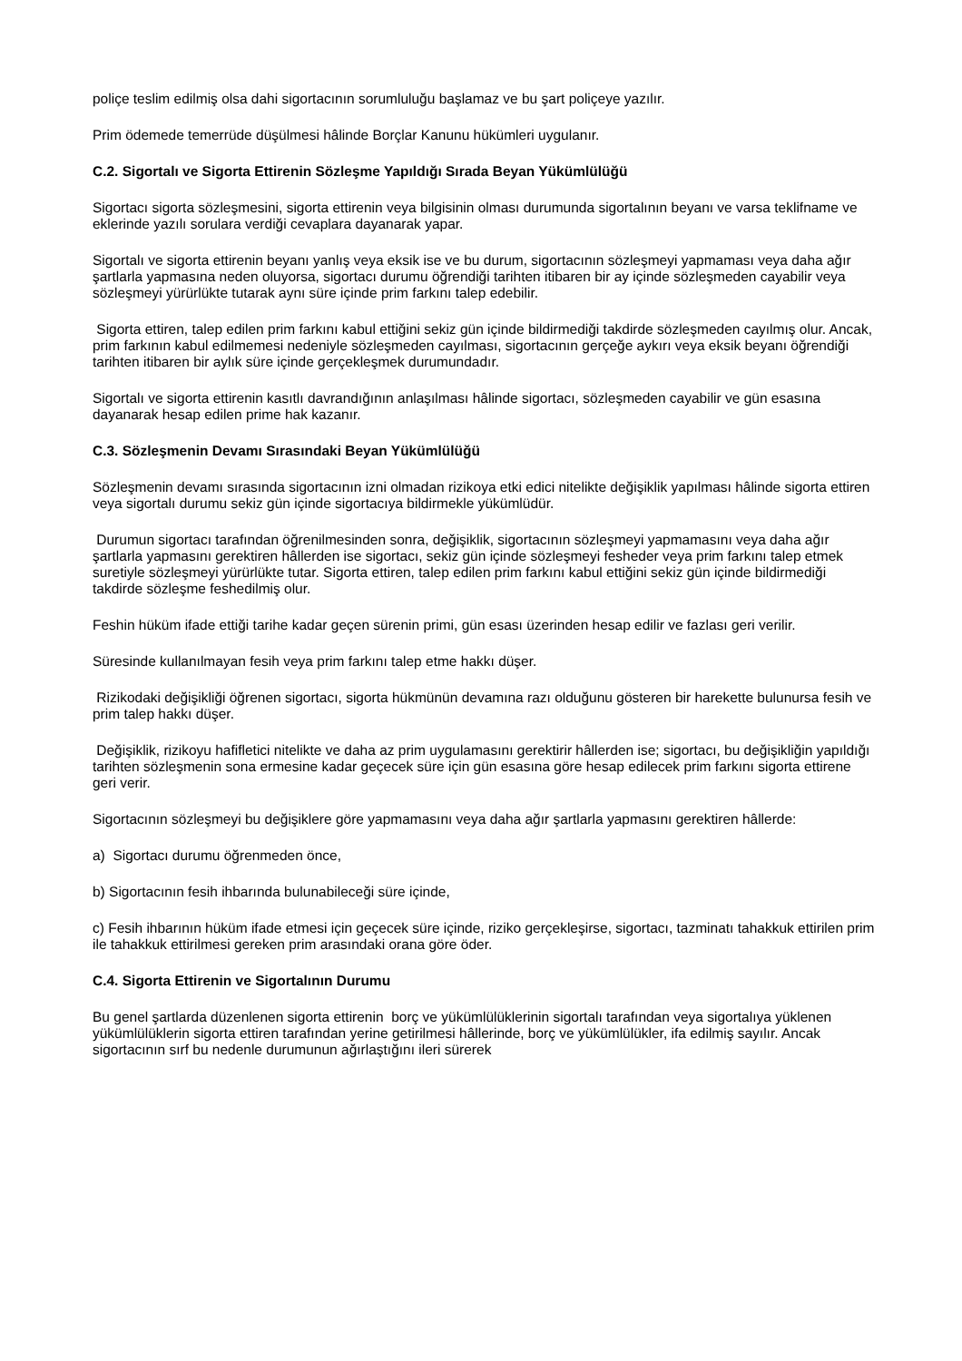poliçe teslim edilmiş olsa dahi sigortacının sorumluluğu başlamaz ve bu şart poliçeye yazılır.
Prim ödemede temerrüde düşülmesi hâlinde Borçlar Kanunu hükümleri uygulanır.
C.2. Sigortalı ve Sigorta Ettirenin Sözleşme Yapıldığı Sırada Beyan Yükümlülüğü
Sigortacı sigorta sözleşmesini, sigorta ettirenin veya bilgisinin olması durumunda sigortalının beyanı ve varsa teklifname ve eklerinde yazılı sorulara verdiği cevaplara dayanarak yapar.
Sigortalı ve sigorta ettirenin beyanı yanlış veya eksik ise ve bu durum, sigortacının sözleşmeyi yapmaması veya daha ağır şartlarla yapmasına neden oluyorsa, sigortacı durumu öğrendiği tarihten itibaren bir ay içinde sözleşmeden cayabilir veya sözleşmeyi yürürlükte tutarak aynı süre içinde prim farkını talep edebilir.
Sigorta ettiren, talep edilen prim farkını kabul ettiğini sekiz gün içinde bildirmediği takdirde sözleşmeden cayılmış olur. Ancak, prim farkının kabul edilmemesi nedeniyle sözleşmeden cayılması, sigortacının gerçeğe aykırı veya eksik beyanı öğrendiği tarihten itibaren bir aylık süre içinde gerçekleşmek durumundadır.
Sigortalı ve sigorta ettirenin kasıtlı davrandığının anlaşılması hâlinde sigortacı, sözleşmeden cayabilir ve gün esasına dayanarak hesap edilen prime hak kazanır.
C.3. Sözleşmenin Devamı Sırasındaki Beyan Yükümlülüğü
Sözleşmenin devamı sırasında sigortacının izni olmadan rizikoya etki edici nitelikte değişiklik yapılması hâlinde sigorta ettiren veya sigortalı durumu sekiz gün içinde sigortacıya bildirmekle yükümlüdür.
Durumun sigortacı tarafından öğrenilmesinden sonra, değişiklik, sigortacının sözleşmeyi yapmamasını veya daha ağır şartlarla yapmasını gerektiren hâllerden ise sigortacı, sekiz gün içinde sözleşmeyi fesheder veya prim farkını talep etmek suretiyle sözleşmeyi yürürlükte tutar. Sigorta ettiren, talep edilen prim farkını kabul ettiğini sekiz gün içinde bildirmediği takdirde sözleşme feshedilmiş olur.
Feshin hüküm ifade ettiği tarihe kadar geçen sürenin primi, gün esası üzerinden hesap edilir ve fazlası geri verilir.
Süresinde kullanılmayan fesih veya prim farkını talep etme hakkı düşer.
Rizikodaki değişikliği öğrenen sigortacı, sigorta hükmünün devamına razı olduğunu gösteren bir harekette bulunursa fesih ve prim talep hakkı düşer.
Değişiklik, rizikoyu hafifletici nitelikte ve daha az prim uygulamasını gerektirir hâllerden ise; sigortacı, bu değişikliğin yapıldığı tarihten sözleşmenin sona ermesine kadar geçecek süre için gün esasına göre hesap edilecek prim farkını sigorta ettirene geri verir.
Sigortacının sözleşmeyi bu değişiklere göre yapmamasını veya daha ağır şartlarla yapmasını gerektiren hâllerde:
a) Sigortacı durumu öğrenmeden önce,
b) Sigortacının fesih ihbarında bulunabileceği süre içinde,
c) Fesih ihbarının hüküm ifade etmesi için geçecek süre içinde, riziko gerçekleşirse, sigortacı, tazminatı tahakkuk ettirilen prim ile tahakkuk ettirilmesi gereken prim arasındaki orana göre öder.
C.4. Sigorta Ettirenin ve Sigortalının Durumu
Bu genel şartlarda düzenlenen sigorta ettirenin borç ve yükümlülüklerinin sigortalı tarafından veya sigortalıya yüklenen yükümlülüklerin sigorta ettiren tarafından yerine getirilmesi hâllerinde, borç ve yükümlülükler, ifa edilmiş sayılır. Ancak sigortacının sırf bu nedenle durumunun ağırlaştığını ileri sürerek